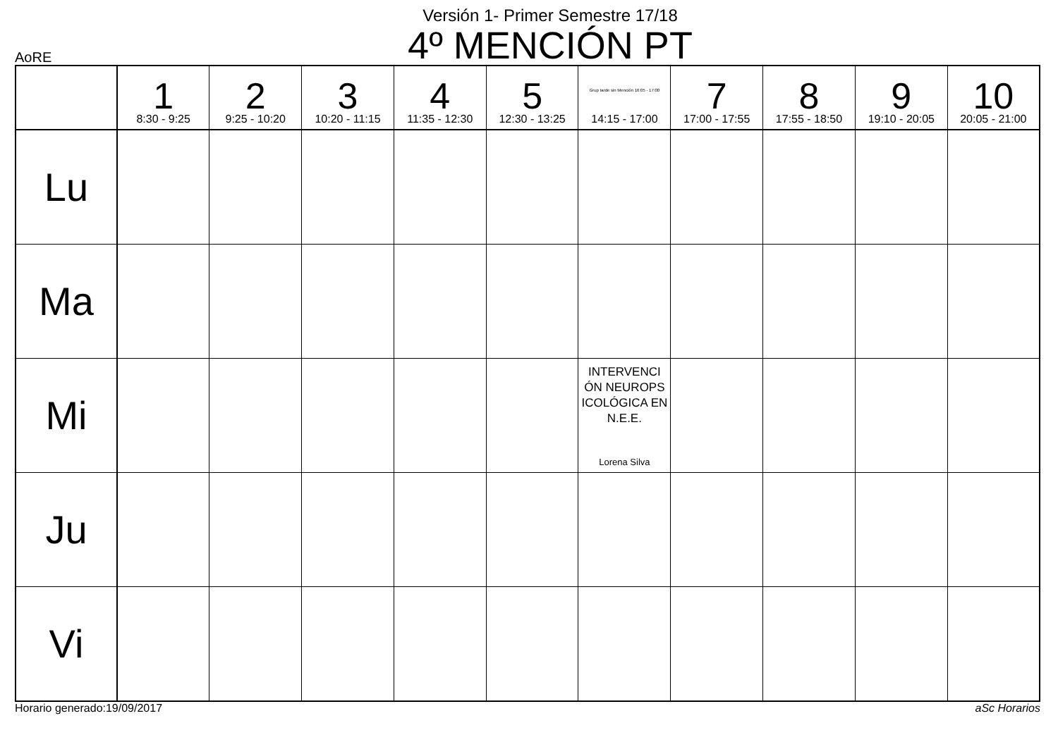Versión 1- Primer Semestre 17/18
4º MENCIÓN PT
AoRE
| | 1 8:30 - 9:25 | 2 9:25 - 10:20 | 3 10:20 - 11:15 | 4 11:35 - 12:30 | 5 12:30 - 13:25 | Grup tarde sin Mención 16:05 - 17:00 14:15 - 17:00 | 7 17:00 - 17:55 | 8 17:55 - 18:50 | 9 19:10 - 20:05 | 10 20:05 - 21:00 |
| --- | --- | --- | --- | --- | --- | --- | --- | --- | --- | --- |
| Lu | | | | | | | | | | |
| Ma | | | | | | | | | | |
| Mi | | | | | | INTERVENCI ÓN NEUROPS ICOLÓGICA EN N.E.E. Lorena Silva | | | | |
| Ju | | | | | | | | | | |
| Vi | | | | | | | | | | |
Horario generado:19/09/2017 aSc Horarios